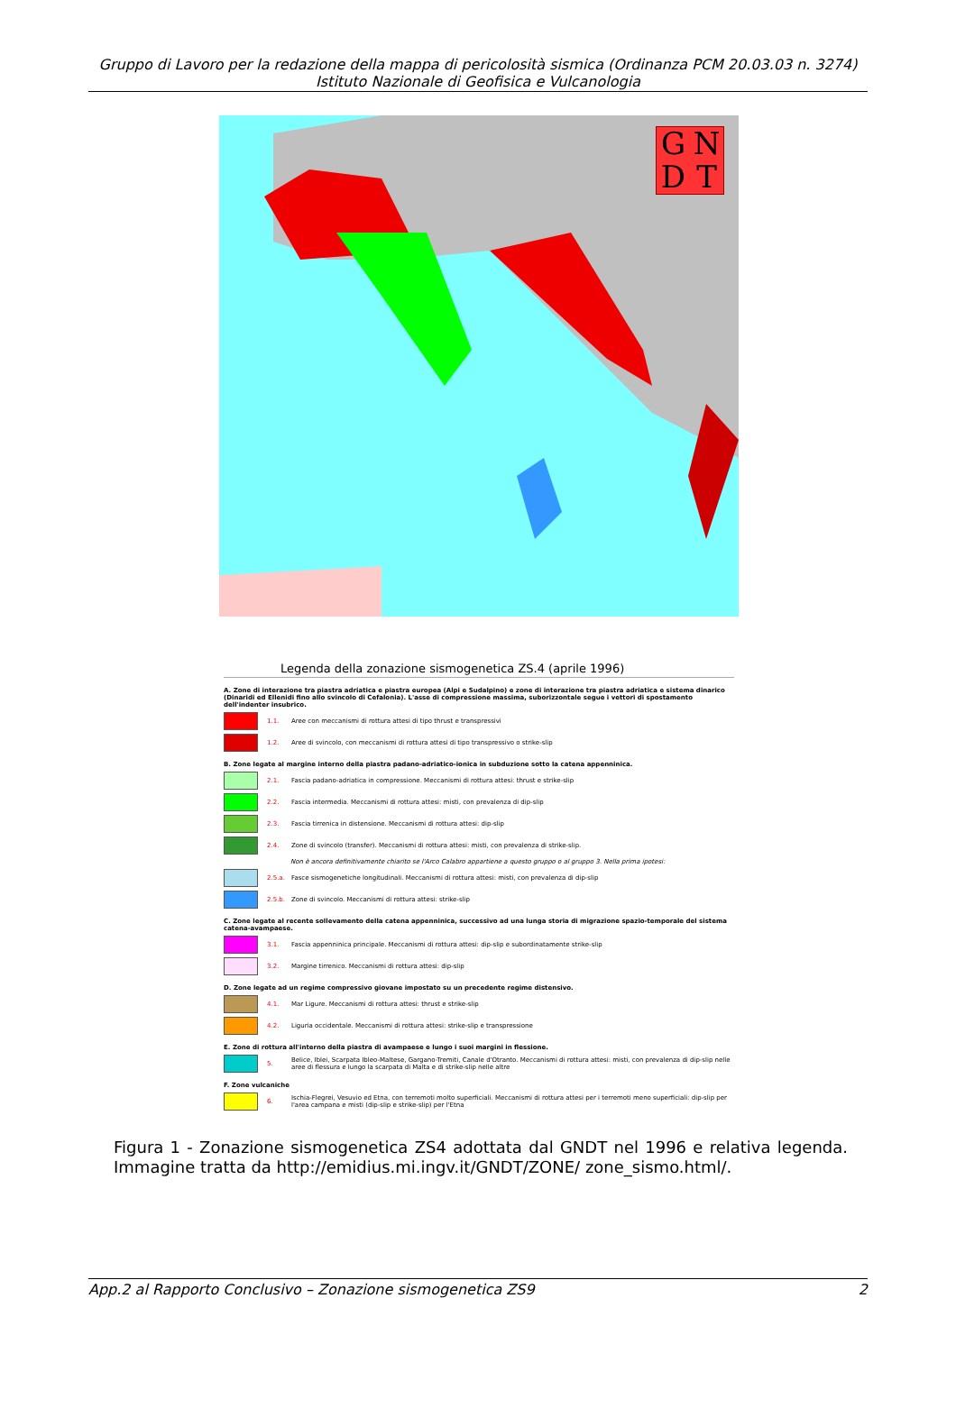Gruppo di Lavoro per la redazione della mappa di pericolosità sismica (Ordinanza PCM 20.03.03 n. 3274)
Istituto Nazionale di Geofisica e Vulcanologia
GNDT
Legenda della zonazione sismogenetica ZS.4 (aprile 1996)
A. Zone di interazione tra piastra adriatica e piastra europea (Alpi e Sudalpino) e zone di interazione tra piastra adriatica e sistema dinarico (Dinaridi ed Ellenidi fino allo svincolo di Cefalonia). L'asse di compressione massima, suborizzontale segue i vettori di spostamento dell'indenter insubrico.
1.1. Aree con meccanismi di rottura attesi di tipo thrust e transpressivi
1.2. Aree di svincolo, con meccanismi di rottura attesi di tipo transpressivo o strike-slip
B. Zone legate al margine interno della piastra padano-adriatico-ionica in subduzione sotto la catena appenninica.
2.1. Fascia padano-adriatica in compressione. Meccanismi di rottura attesi: thrust e strike-slip
2.2. Fascia intermedia. Meccanismi di rottura attesi: misti, con prevalenza di dip-slip
2.3. Fascia tirrenica in distensione. Meccanismi di rottura attesi: dip-slip
2.4. Zone di svincolo (transfer). Meccanismi di rottura attesi: misti, con prevalenza di strike-slip.
Non è ancora definitivamente chiarito se l'Arco Calabro appartiene a questo gruppo o al gruppo 3. Nella prima ipotesi:
2.5.a. Fasce sismogenetiche longitudinali. Meccanismi di rottura attesi: misti, con prevalenza di dip-slip
2.5.b. Zone di svincolo. Meccanismi di rottura attesi: strike-slip
C. Zone legate al recente sollevamento della catena appenninica, successivo ad una lunga storia di migrazione spazio-temporale del sistema catena-avampaese.
3.1. Fascia appenninica principale. Meccanismi di rottura attesi: dip-slip e subordinatamente strike-slip
3.2. Margine tirrenico. Meccanismi di rottura attesi: dip-slip
D. Zone legate ad un regime compressivo giovane impostato su un precedente regime distensivo.
4.1. Mar Ligure. Meccanismi di rottura attesi: thrust e strike-slip
4.2. Liguria occidentale. Meccanismi di rottura attesi: strike-slip e transpressione
E. Zone di rottura all'interno della piastra di avampaese e lungo i suoi margini in flessione.
5. Belice, Iblei, Scarpata Ibleo-Maltese, Gargano-Tremiti, Canale d'Otranto. Meccanismi di rottura attesi: misti, con prevalenza di dip-slip nelle aree di flessura e lungo la scarpata di Malta e di strike-slip nelle altre
F. Zone vulcaniche
6. Ischia-Flegrei, Vesuvio ed Etna, con terremoti molto superficiali. Meccanismi di rottura attesi per i terremoti meno superficiali: dip-slip per l'area campana e misti (dip-slip e strike-slip) per l'Etna
Figura 1 - Zonazione sismogenetica ZS4 adottata dal GNDT nel 1996 e relativa legenda. Immagine tratta da http://emidius.mi.ingv.it/GNDT/ZONE/ zone_sismo.html/.
App.2 al Rapporto Conclusivo – Zonazione sismogenetica ZS9 2